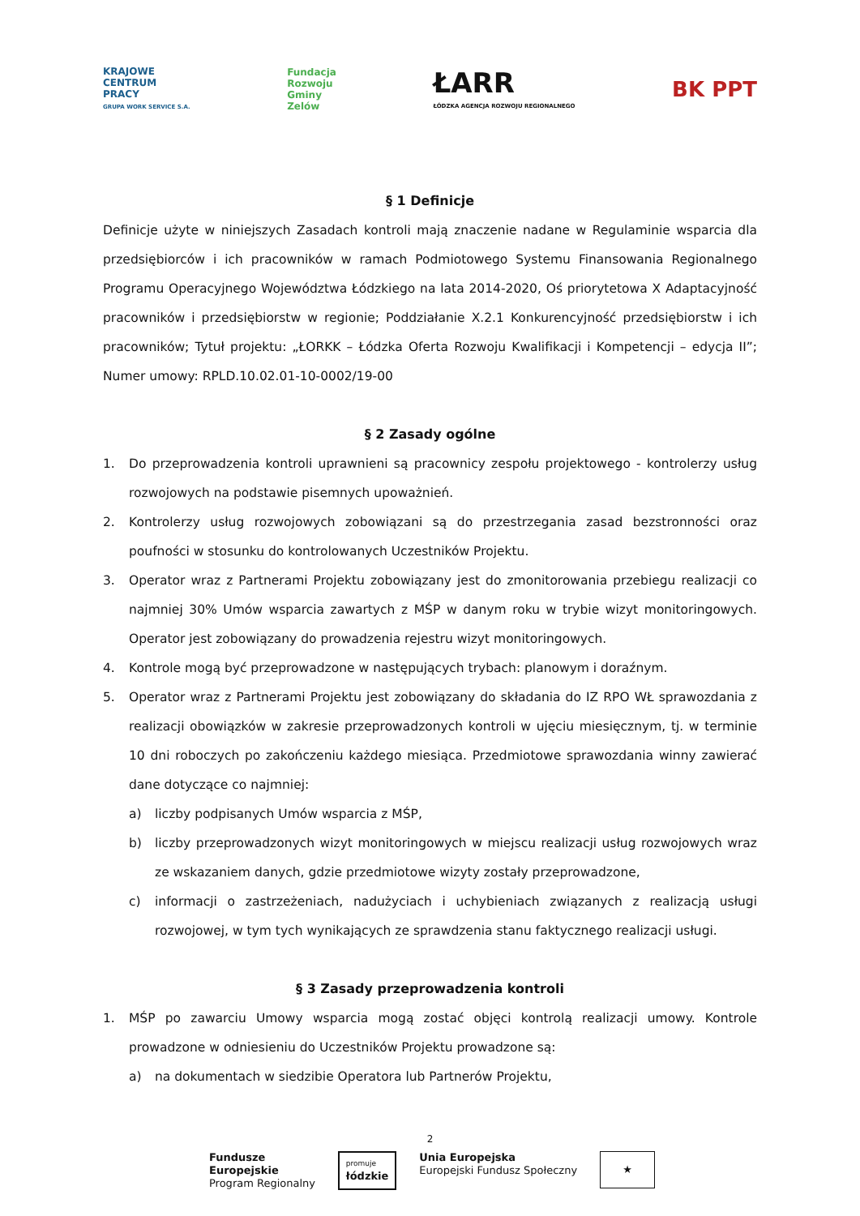KRAJOWE
CENTRUM
PRACY
GRUPA WORK SERVICE S.A.
Fundacja
Rozwoju
Gminy
Zelów
ŁARR
ŁÓDZKA AGENCJA ROZWOJU REGIONALNEGO
BK PPT
§ 1 Definicje
Definicje użyte w niniejszych Zasadach kontroli mają znaczenie nadane w Regulaminie wsparcia dla przedsiębiorców i ich pracowników w ramach Podmiotowego Systemu Finansowania Regionalnego Programu Operacyjnego Województwa Łódzkiego na lata 2014-2020, Oś priorytetowa X Adaptacyjność pracowników i przedsiębiorstw w regionie; Poddziałanie X.2.1 Konkurencyjność przedsiębiorstw i ich pracowników; Tytuł projektu: „ŁORKK – Łódzka Oferta Rozwoju Kwalifikacji i Kompetencji – edycja II”; Numer umowy: RPLD.10.02.01-10-0002/19-00
§ 2 Zasady ogólne
1. Do przeprowadzenia kontroli uprawnieni są pracownicy zespołu projektowego - kontrolerzy usług rozwojowych na podstawie pisemnych upoważnień.
2. Kontrolerzy usług rozwojowych zobowiązani są do przestrzegania zasad bezstronności oraz poufności w stosunku do kontrolowanych Uczestników Projektu.
3. Operator wraz z Partnerami Projektu zobowiązany jest do zmonitorowania przebiegu realizacji co najmniej 30% Umów wsparcia zawartych z MŚP w danym roku w trybie wizyt monitoringowych. Operator jest zobowiązany do prowadzenia rejestru wizyt monitoringowych.
4. Kontrole mogą być przeprowadzone w następujących trybach: planowym i doraźnym.
5. Operator wraz z Partnerami Projektu jest zobowiązany do składania do IZ RPO WŁ sprawozdania z realizacji obowiązków w zakresie przeprowadzonych kontroli w ujęciu miesięcznym, tj. w terminie 10 dni roboczych po zakończeniu każdego miesiąca. Przedmiotowe sprawozdania winny zawierać dane dotyczące co najmniej:
a) liczby podpisanych Umów wsparcia z MŚP,
b) liczby przeprowadzonych wizyt monitoringowych w miejscu realizacji usług rozwojowych wraz ze wskazaniem danych, gdzie przedmiotowe wizyty zostały przeprowadzone,
c) informacji o zastrzeżeniach, nadużyciach i uchybieniach związanych z realizacją usługi rozwojowej, w tym tych wynikających ze sprawdzenia stanu faktycznego realizacji usługi.
§ 3 Zasady przeprowadzenia kontroli
1. MŚP po zawarciu Umowy wsparcia mogą zostać objęci kontrolą realizacji umowy. Kontrole prowadzone w odniesieniu do Uczestników Projektu prowadzone są:
a) na dokumentach w siedzibie Operatora lub Partnerów Projektu,
2
Fundusze
Europejskie
Program Regionalny
promuje
łódzkie
Unia Europejska
Europejski Fundusz Społeczny
★